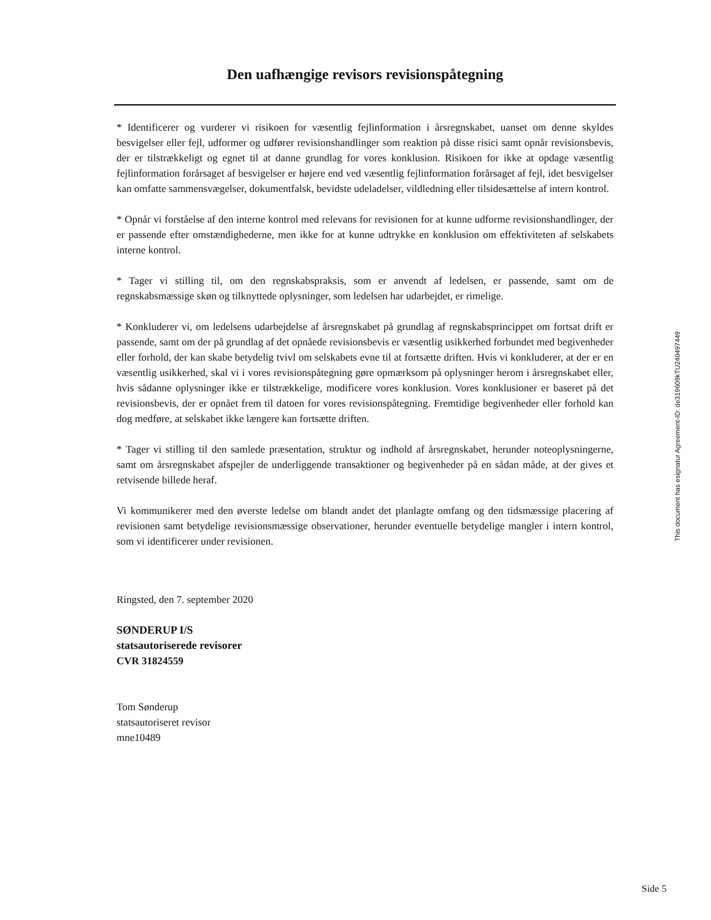Den uafhængige revisors revisionspåtegning
* Identificerer og vurderer vi risikoen for væsentlig fejlinformation i årsregnskabet, uanset om denne skyldes besvigelser eller fejl, udformer og udfører revisionshandlinger som reaktion på disse risici samt opnår revisionsbevis, der er tilstrækkeligt og egnet til at danne grundlag for vores konklusion. Risikoen for ikke at opdage væsentlig fejlinformation forårsaget af besvigelser er højere end ved væsentlig fejlinformation forårsaget af fejl, idet besvigelser kan omfatte sammensvægelser, dokumentfalsk, bevidste udeladelser, vildledning eller tilsidesættelse af intern kontrol.
* Opnår vi forståelse af den interne kontrol med relevans for revisionen for at kunne udforme revisionshandlinger, der er passende efter omstændighederne, men ikke for at kunne udtrykke en konklusion om effektiviteten af selskabets interne kontrol.
* Tager vi stilling til, om den regnskabspraksis, som er anvendt af ledelsen, er passende, samt om de regnskabsmæssige skøn og tilknyttede oplysninger, som ledelsen har udarbejdet, er rimelige.
* Konkluderer vi, om ledelsens udarbejdelse af årsregnskabet på grundlag af regnskabsprincippet om fortsat drift er passende, samt om der på grundlag af det opnåede revisionsbevis er væsentlig usikkerhed forbundet med begivenheder eller forhold, der kan skabe betydelig tvivl om selskabets evne til at fortsætte driften. Hvis vi konkluderer, at der er en væsentlig usikkerhed, skal vi i vores revisionspåtegning gøre opmærksom på oplysninger herom i årsregnskabet eller, hvis sådanne oplysninger ikke er tilstrækkelige, modificere vores konklusion. Vores konklusioner er baseret på det revisionsbevis, der er opnået frem til datoen for vores revisionspåtegning. Fremtidige begivenheder eller forhold kan dog medføre, at selskabet ikke længere kan fortsætte driften.
* Tager vi stilling til den samlede præsentation, struktur og indhold af årsregnskabet, herunder noteoplysningerne, samt om årsregnskabet afspejler de underliggende transaktioner og begivenheder på en sådan måde, at der gives et retvisende billede heraf.
Vi kommunikerer med den øverste ledelse om blandt andet det planlagte omfang og den tidsmæssige placering af revisionen samt betydelige revisionsmæssige observationer, herunder eventuelle betydelige mangler i intern kontrol, som vi identificerer under revisionen.
Ringsted, den 7. september 2020
SØNDERUP I/S
statsautoriserede revisorer
CVR 31824559
Tom Sønderup
statsautoriseret revisor
mne10489
This document has esignatur Agreement-ID: de319609kTU240497449
Side 5